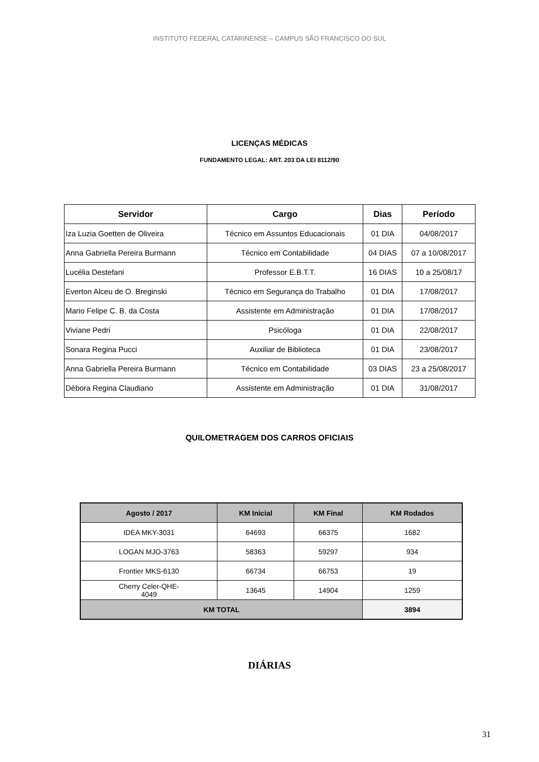INSTITUTO FEDERAL CATARINENSE – CAMPUS SÃO FRANCISCO DO SUL
LICENÇAS MÉDICAS
FUNDAMENTO LEGAL: ART. 203 DA LEI 8112/90
| Servidor | Cargo | Dias | Período |
| --- | --- | --- | --- |
| Iza Luzia Goetten de Oliveira | Técnico em Assuntos Educacionais | 01 DIA | 04/08/2017 |
| Anna Gabriella Pereira Burmann | Técnico em Contabilidade | 04 DIAS | 07 a 10/08/2017 |
| Lucélia Destefani | Professor E.B.T.T. | 16 DIAS | 10 a 25/08/17 |
| Everton Alceu de O. Breginski | Técnico em Segurança do Trabalho | 01 DIA | 17/08/2017 |
| Mario Felipe C. B. da Costa | Assistente em Administração | 01 DIA | 17/08/2017 |
| Viviane Pedri | Psicóloga | 01 DIA | 22/08/2017 |
| Sonara Regina Pucci | Auxiliar de Biblioteca | 01 DIA | 23/08/2017 |
| Anna Gabriella Pereira Burmann | Técnico em Contabilidade | 03 DIAS | 23 a 25/08/2017 |
| Débora Regina Claudiano | Assistente em Administração | 01 DIA | 31/08/2017 |
QUILOMETRAGEM DOS CARROS OFICIAIS
| Agosto / 2017 | KM Inicial | KM Final | KM Rodados |
| --- | --- | --- | --- |
| IDEA MKY-3031 | 64693 | 66375 | 1682 |
| LOGAN MJO-3763 | 58363 | 59297 | 934 |
| Frontier MKS-6130 | 66734 | 66753 | 19 |
| Cherry Celer-QHE- 4049 | 13645 | 14904 | 1259 |
| KM TOTAL | | | 3894 |
DIÁRIAS
31